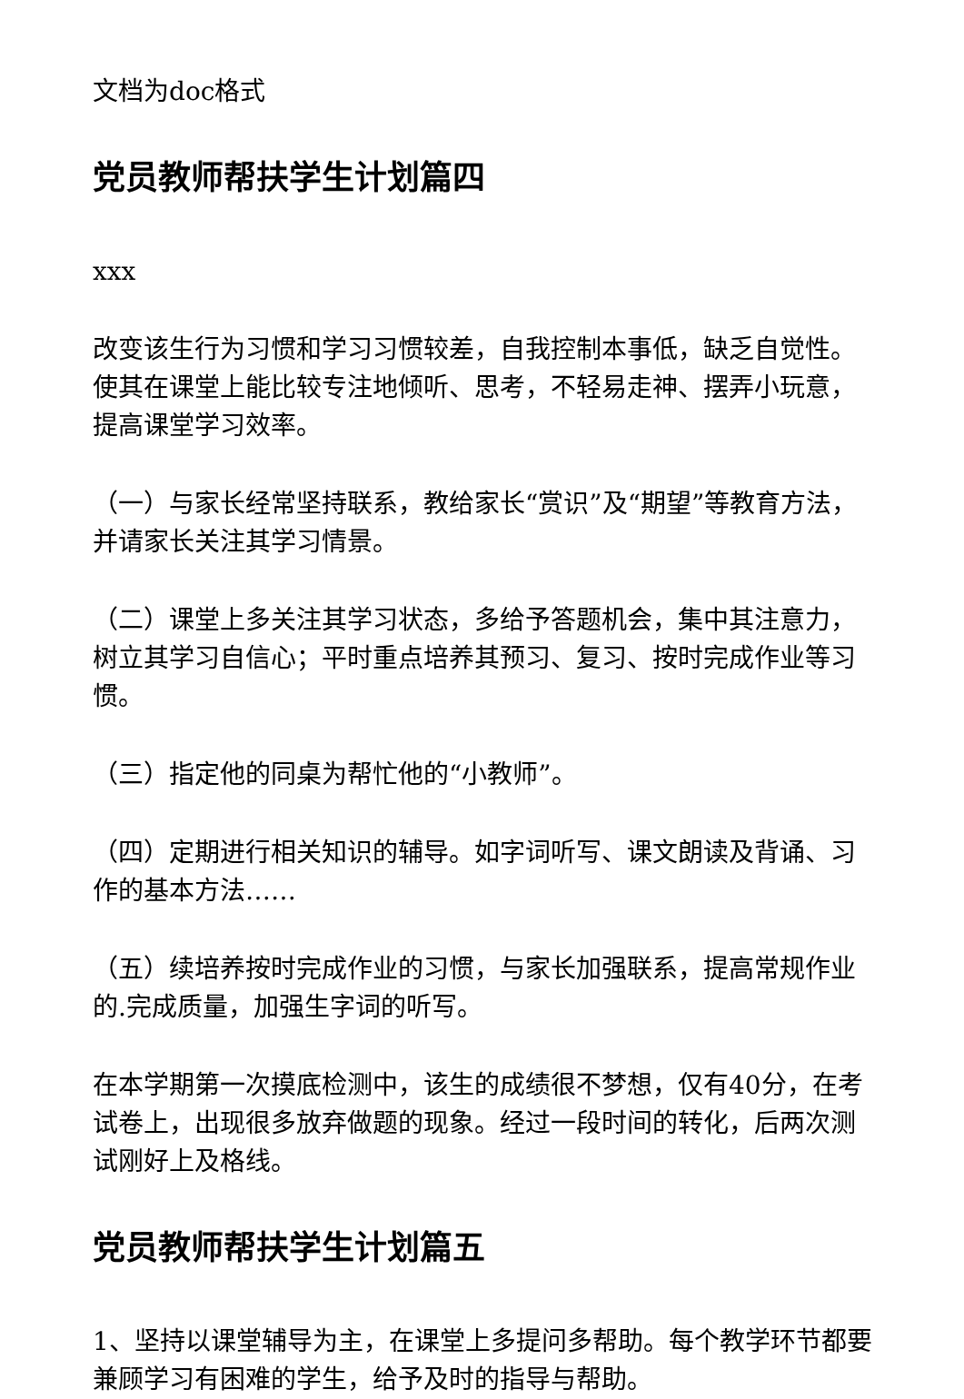文档为doc格式
党员教师帮扶学生计划篇四
xxx
改变该生行为习惯和学习习惯较差，自我控制本事低，缺乏自觉性。使其在课堂上能比较专注地倾听、思考，不轻易走神、摆弄小玩意，提高课堂学习效率。
（一）与家长经常坚持联系，教给家长“赏识”及“期望”等教育方法，并请家长关注其学习情景。
（二）课堂上多关注其学习状态，多给予答题机会，集中其注意力，树立其学习自信心；平时重点培养其预习、复习、按时完成作业等习惯。
（三）指定他的同桌为帮忙他的“小教师”。
（四）定期进行相关知识的辅导。如字词听写、课文朗读及背诵、习作的基本方法……
（五）续培养按时完成作业的习惯，与家长加强联系，提高常规作业的.完成质量，加强生字词的听写。
在本学期第一次摸底检测中，该生的成绩很不梦想，仅有40分，在考试卷上，出现很多放弃做题的现象。经过一段时间的转化，后两次测试刚好上及格线。
党员教师帮扶学生计划篇五
1、坚持以课堂辅导为主，在课堂上多提问多帮助。每个教学环节都要兼顾学习有困难的学生，给予及时的指导与帮助。